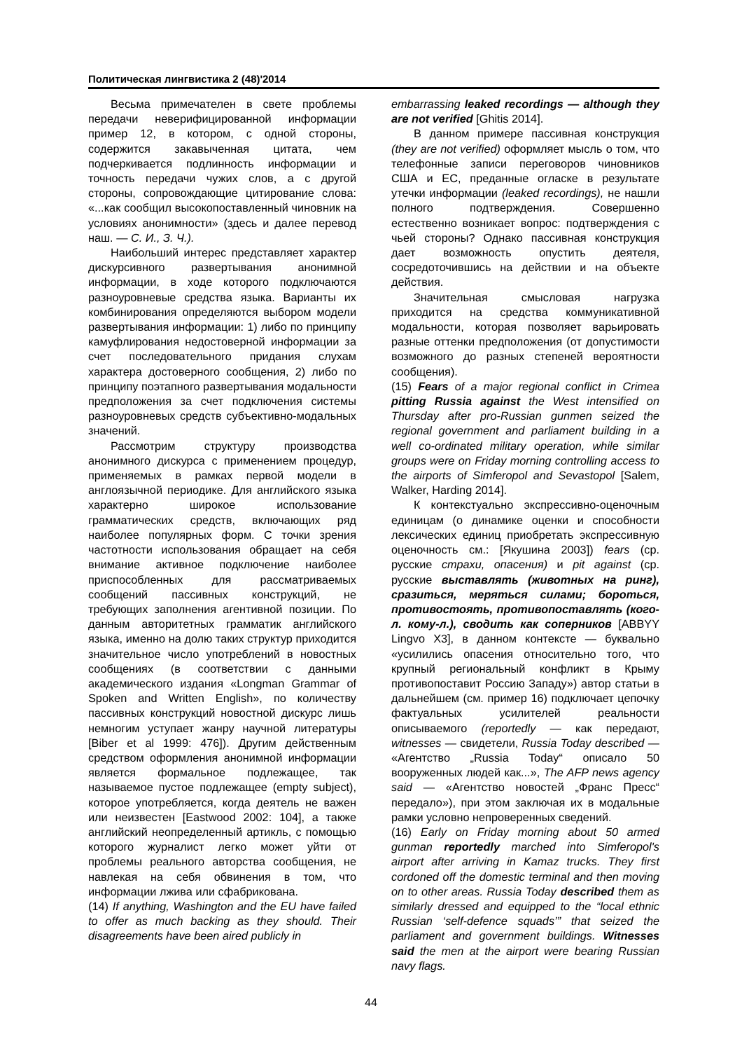Политическая лингвистика 2 (48)'2014
Весьма примечателен в свете проблемы передачи неверифицированной информации пример 12, в котором, с одной стороны, содержится закавыченная цитата, чем подчеркивается подлинность информации и точность передачи чужих слов, а с другой стороны, сопровождающие цитирование слова: «...как сообщил высокопоставленный чиновник на условиях анонимности» (здесь и далее перевод наш. — С. И., З. Ч.).
Наибольший интерес представляет характер дискурсивного развертывания анонимной информации, в ходе которого подключаются разноуровневые средства языка. Варианты их комбинирования определяются выбором модели развертывания информации: 1) либо по принципу камуфлирования недостоверной информации за счет последовательного придания слухам характера достоверного сообщения, 2) либо по принципу поэтапного развертывания модальности предположения за счет подключения системы разноуровневых средств субъективно-модальных значений.
Рассмотрим структуру производства анонимного дискурса с применением процедур, применяемых в рамках первой модели в англоязычной периодике. Для английского языка характерно широкое использование грамматических средств, включающих ряд наиболее популярных форм. С точки зрения частотности использования обращает на себя внимание активное подключение наиболее приспособленных для рассматриваемых сообщений пассивных конструкций, не требующих заполнения агентивной позиции. По данным авторитетных грамматик английского языка, именно на долю таких структур приходится значительное число употреблений в новостных сообщениях (в соответствии с данными академического издания «Longman Grammar of Spoken and Written English», по количеству пассивных конструкций новостной дискурс лишь немногим уступает жанру научной литературы [Biber et al 1999: 476]). Другим действенным средством оформления анонимной информации является формальное подлежащее, так называемое пустое подлежащее (empty subject), которое употребляется, когда деятель не важен или неизвестен [Eastwood 2002: 104], а также английский неопределенный артикль, с помощью которого журналист легко может уйти от проблемы реального авторства сообщения, не навлекая на себя обвинения в том, что информации лжива или сфабрикована.
(14) If anything, Washington and the EU have failed to offer as much backing as they should. Their disagreements have been aired publicly in
embarrassing leaked recordings — although they are not verified [Ghitis 2014].
В данном примере пассивная конструкция (they are not verified) оформляет мысль о том, что телефонные записи переговоров чиновников США и ЕС, преданные огласке в результате утечки информации (leaked recordings), не нашли полного подтверждения. Совершенно естественно возникает вопрос: подтверждения с чьей стороны? Однако пассивная конструкция дает возможность опустить деятеля, сосредоточившись на действии и на объекте действия.
Значительная смысловая нагрузка приходится на средства коммуникативной модальности, которая позволяет варьировать разные оттенки предположения (от допустимости возможного до разных степеней вероятности сообщения).
(15) Fears of a major regional conflict in Crimea pitting Russia against the West intensified on Thursday after pro-Russian gunmen seized the regional government and parliament building in a well co-ordinated military operation, while similar groups were on Friday morning controlling access to the airports of Simferopol and Sevastopol [Salem, Walker, Harding 2014].
К контекстуально экспрессивно-оценочным единицам (о динамике оценки и способности лексических единиц приобретать экспрессивную оценочность см.: [Якушина 2003]) fears (ср. русские страхи, опасения) и pit against (ср. русские выставлять (животных на ринг), сразиться, меряться силами; бороться, противостоять, противопоставлять (кого-л. кому-л.), сводить как соперников [ABBYY Lingvo X3], в данном контексте — буквально «усилились опасения относительно того, что крупный региональный конфликт в Крыму противопоставит Россию Западу») автор статьи в дальнейшем (см. пример 16) подключает цепочку фактуальных усилителей реальности описываемого (reportedly — как передают, witnesses — свидетели, Russia Today described — «Агентство „Russia Today“ описало 50 вооруженных людей как...», The AFP news agency said — «Агентство новостей „Франс Пресс“ передало»), при этом заключая их в модальные рамки условно непроверенных сведений.
(16) Early on Friday morning about 50 armed gunman reportedly marched into Simferopol's airport after arriving in Kamaz trucks. They first cordoned off the domestic terminal and then moving on to other areas. Russia Today described them as similarly dressed and equipped to the “local ethnic Russian ‘self-defence squads’” that seized the parliament and government buildings. Witnesses said the men at the airport were bearing Russian navy flags.
44